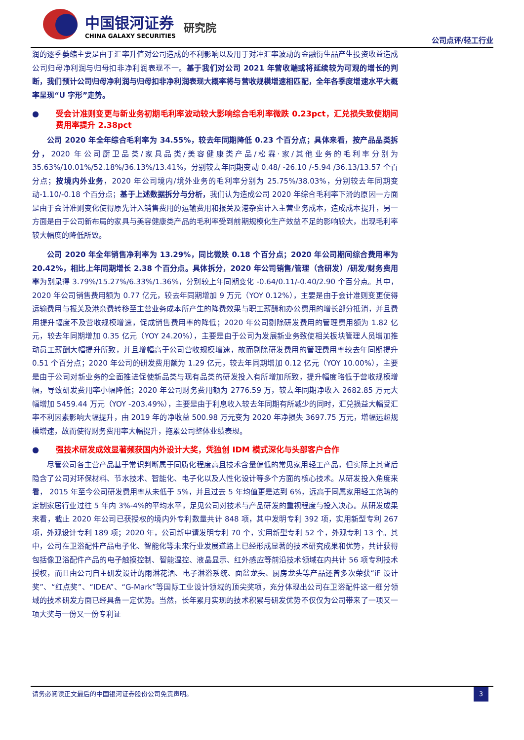中国银河证券
CHINA GALAXY SECURITIES
研究院
公司点评/轻工行业
润的逐季萎缩主要是由于汇率升值对公司造成的不利影响以及用于对冲汇率波动的金融衍生品产生投资收益造成公司归母净利润与归母扣非净利润表现不一。基于我们对公司 2021 年营收端或将延续较为可观的增长的判断，我们预计公司归母净利润与归母扣非净利润表现大概率将与营收规模增速相匹配，全年各季度增速水平大概率呈现“U 字形”走势。
● 受会计准则变更与新业务初期毛利率波动较大影响综合毛利率微跌 0.23pct，汇兑损失致使期间费用率提升 2.38pct
公司 2020 年全年综合毛利率为 34.55%，较去年同期降低 0.23 个百分点；具体来看，按产品品类拆分，2020 年公司厨卫品类/家具品类/美容健康类产品/松霖·家/其他业务的毛利率分别为 35.63%/10.01%/52.18%/36.13%/13.41%，分别较去年同期变动 0.48/ -26.10 /-5.94 /36.13/13.57 个百分点；按境内外业务，2020 年公司境内/境外业务的毛利率分别为 25.75%/38.03%，分别较去年同期变动-1.10/-0.18 个百分点；基于上述数据拆分与分析，我们认为造成公司 2020 年综合毛利率下滑的原因一方面是由于会计准则变化使得原先计入销售费用的运输费用和报关及港杂费计入主营业务成本，造成成本提升，另一方面是由于公司新布局的家具与美容健康类产品的毛利率受到前期规模化生产效益不足的影响较大，出现毛利率较大幅度的降低所致。
公司 2020 年全年销售净利率为 13.29%，同比微跌 0.18 个百分点；2020 年公司期间综合费用率为 20.42%，相比上年同期增长 2.38 个百分点。具体拆分，2020 年公司销售/管理（含研发）/研发/财务费用率为别录得 3.79%/15.27%/6.33%/1.36%，分别较上年同期变化 -0.64/0.11/-0.40/2.90 个百分点。其中，2020 年公司销售费用额为 0.77 亿元，较去年同期增加 9 万元（YOY 0.12%），主要是由于会计准则变更使得运输费用与报关及港杂费转移至主营业务成本所产生的降费效果与职工薪酬和办公费用的增长部分抵消，并且费用提升幅度不及营收规模增速，促成销售费用率的降低；2020 年公司剔除研发费用的管理费用额为 1.82 亿元，较去年同期增加 0.35 亿元（YOY 24.20%），主要是由于公司为发展新业务致使相关板块管理人员增加推动员工薪酬大幅提升所致，并且增幅高于公司营收规模增速，故而剔除研发费用的管理费用率较去年同期提升 0.51 个百分点；2020 年公司的研发费用额为 1.29 亿元，较去年同期增加 0.12 亿元（YOY 10.00%），主要是由于公司对新业务的全面推进促使新品类与现有品类的研发投入有所增加所致，提升幅度略低于营收规模增幅，导致研发费用率小幅降低；2020 年公司财务费用额为 2776.59 万，较去年同期净收入 2682.85 万元大幅增加 5459.44 万元（YOY -203.49%），主要是由于利息收入较去年同期有所减少的同时，汇兑损益大幅受汇率不利因素影响大幅提升，由 2019 年的净收益 500.98 万元变为 2020 年净损失 3697.75 万元，增幅远超规模增速，故而使得财务费用率大幅提升，拖累公司整体业绩表现。
● 强技术研发成效显著频获国内外设计大奖，凭独创 IDM 模式深化与头部客户合作
尽管公司各主营产品基于常识判断属于同质化程度高且技术含量偏低的常见家用轻工产品，但实际上其背后隐含了公司对环保材料、节水技术、智能化、电子化以及人性化设计等多个方面的核心技术。从研发投入角度来看， 2015 年至今公司研发费用率从未低于 5%，并且过去 5 年均值更是达到 6%，远高于同属家用轻工范畴的定制家居行业过往 5 年内 3%-4%的平均水平，足见公司对技术与产品研发的重视程度与投入决心。从研发成果来看，截止 2020 年公司已获授权的境内外专利数量共计 848 项，其中发明专利 392 项，实用新型专利 267 项，外观设计专利 189 项；2020 年，公司新申请发明专利 70 个，实用新型专利 52 个，外观专利 13 个。其中，公司在卫浴配件产品电子化、智能化等未来行业发展道路上已经形成显著的技术研究成果和优势，共计获得包括像卫浴配件产品的电子触摸控制、智能温控、液晶显示、红外感应等前沿技术领域在内共计 56 项专利技术授权，而且由公司自主研发设计的雨淋花洒、电子淋浴系统、面盆龙头、厨房龙头等产品还曾多次荣获“iF 设计奖”、“红点奖”、“IDEA”、“G-Mark”等国际工业设计领域的顶尖奖项，充分体现出公司在卫浴配件这一细分领域的技术研发方面已经具备一定优势。当然，长年累月实现的技术积累与研发优势不仅仅为公司带来了一项又一项大奖与一份又一份专利证
请务必阅读正文最后的中国银河证券股份公司免责声明。
3